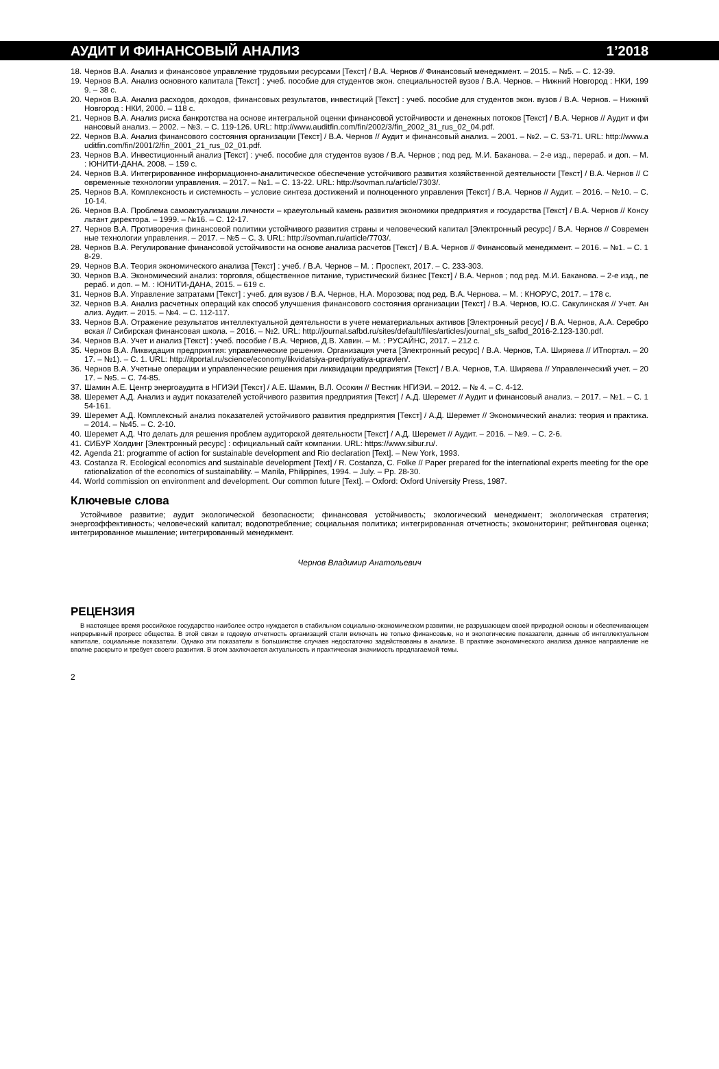АУДИТ И ФИНАНСОВЫЙ АНАЛИЗ 1’2018
18. Чернов В.А. Анализ и финансовое управление трудовыми ресурсами [Текст] / В.А. Чернов // Финансовый менеджмент. – 2015. – №5. – С. 12-39.
19. Чернов В.А. Анализ основного капитала [Текст] : учеб. пособие для студентов экон. специальностей вузов / В.А. Чернов. – Нижний Новгород : НКИ, 1999. – 38 с.
20. Чернов В.А. Анализ расходов, доходов, финансовых результатов, инвестиций [Текст] : учеб. пособие для студентов экон. вузов / В.А. Чернов. – Нижний Новгород : НКИ, 2000. – 118 с.
21. Чернов В.А. Анализ риска банкротства на основе интегральной оценки финансовой устойчивости и денежных потоков [Текст] / В.А. Чернов // Аудит и финансовый анализ. – 2002. – №3. – С. 119-126. URL: http://www.auditfin.com/fin/2002/3/fin_2002_31_rus_02_04.pdf.
22. Чернов В.А. Анализ финансового состояния организации [Текст] / В.А. Чернов // Аудит и финансовый анализ. – 2001. – №2. – С. 53-71. URL: http://www.auditfin.com/fin/2001/2/fin_2001_21_rus_02_01.pdf.
23. Чернов В.А. Инвестиционный анализ [Текст] : учеб. пособие для студентов вузов / В.А. Чернов ; под ред. М.И. Баканова. – 2-е изд., перераб. и доп. – М. : ЮНИТИ-ДАНА. 2008. – 159 с.
24. Чернов В.А. Интегрированное информационно-аналитическое обеспечение устойчивого развития хозяйственной деятельности [Текст] / В.А. Чернов // Современные технологии управления. – 2017. – №1. – С. 13-22. URL: http://sovman.ru/article/7303/.
25. Чернов В.А. Комплексность и системность – условие синтеза достижений и полноценного управления [Текст] / В.А. Чернов // Аудит. – 2016. – №10. – С. 10-14.
26. Чернов В.А. Проблема самоактуализации личности – краеугольный камень развития экономики предприятия и государства [Текст] / В.А. Чернов // Консультант директора. – 1999. – №16. – С. 12-17.
27. Чернов В.А. Противоречия финансовой политики устойчивого развития страны и человеческий капитал [Электронный ресурс] / В.А. Чернов // Современные технологии управления. – 2017. – №5 – С. 3. URL: http://sovman.ru/article/7703/.
28. Чернов В.А. Регулирование финансовой устойчивости на основе анализа расчетов [Текст] / В.А. Чернов // Финансовый менеджмент. – 2016. – №1. – С. 18-29.
29. Чернов В.А. Теория экономического анализа [Текст] : учеб. / В.А. Чернов – М. : Проспект, 2017. – С. 233-303.
30. Чернов В.А. Экономический анализ: торговля, общественное питание, туристический бизнес [Текст] / В.А. Чернов ; под ред. М.И. Баканова. – 2-е изд., перераб. и доп. – М. : ЮНИТИ-ДАНА, 2015. – 619 с.
31. Чернов В.А. Управление затратами [Текст] : учеб. для вузов / В.А. Чернов, Н.А. Морозова; под ред. В.А. Чернова. – М. : КНОРУС, 2017. – 178 с.
32. Чернов В.А. Анализ расчетных операций как способ улучшения финансового состояния организации [Текст] / В.А. Чернов, Ю.С. Сакулинская // Учет. Анализ. Аудит. – 2015. – №4. – С. 112-117.
33. Чернов В.А. Отражение результатов интеллектуальной деятельности в учете нематериальных активов [Электронный ресус] / В.А. Чернов, А.А. Серебровская // Сибирская финансовая школа. – 2016. – №2. URL: http://journal.safbd.ru/sites/default/files/articles/journal_sfs_safbd_2016-2.123-130.pdf.
34. Чернов В.А. Учет и анализ [Текст] : учеб. пособие / В.А. Чернов, Д.В. Хавин. – М. : РУСАЙНС, 2017. – 212 с.
35. Чернов В.А. Ликвидация предприятия: управленческие решения. Организация учета [Электронный ресурс] / В.А. Чернов, Т.А. Ширяева // ИТпортал. – 2017. – №1). – С. 1. URL: http://itportal.ru/science/economy/likvidatsiya-predpriyatiya-upravlen/.
36. Чернов В.А. Учетные операции и управленческие решения при ликвидации предприятия [Текст] / В.А. Чернов, Т.А. Ширяева // Управленческий учет. – 2017. – №5. – С. 74-85.
37. Шамин А.Е. Центр энергоаудита в НГИЭИ [Текст] / А.Е. Шамин, В.Л. Осокин // Вестник НГИЭИ. – 2012. – № 4. – С. 4-12.
38. Шеремет А.Д. Анализ и аудит показателей устойчивого развития предприятия [Текст] / А.Д. Шеремет // Аудит и финансовый анализ. – 2017. – №1. – С. 154-161.
39. Шеремет А.Д. Комплексный анализ показателей устойчивого развития предприятия [Текст] / А.Д. Шеремет // Экономический анализ: теория и практика. – 2014. – №45. – С. 2-10.
40. Шеремет А.Д. Что делать для решения проблем аудиторской деятельности [Текст] / А.Д. Шеремет // Аудит. – 2016. – №9. – С. 2-6.
41. СИБУР Холдинг [Электронный ресурс] : официальный сайт компании. URL: https://www.sibur.ru/.
42. Agenda 21: programme of action for sustainable development and Rio declaration [Text]. – New York, 1993.
43. Costanza R. Ecological economics and sustainable development [Text] / R. Costanza, C. Folke // Paper prepared for the international experts meeting for the operationalization of the economics of sustainability. – Manila, Philippines, 1994. – July. – Pp. 28-30.
44. World commission on environment and development. Our common future [Text]. – Oxford: Oxford University Press, 1987.
Ключевые слова
Устойчивое развитие; аудит экологической безопасности; финансовая устойчивость; экологический менеджмент; экологическая стратегия; энергоэффективность; человеческий капитал; водопотребление; социальная политика; интегрированная отчетность; экомониторинг; рейтинговая оценка; интегрированное мышление; интегрированный менеджмент.
Чернов Владимир Анатольевич
РЕЦЕНЗИЯ
В настоящее время российское государство наиболее остро нуждается в стабильном социально-экономическом развитии, не разрушающем своей природной основы и обеспечивающем непрерывный прогресс общества. В этой связи в годовую отчетность организаций стали включать не только финансовые, но и экологические показатели, данные об интеллектуальном капитале, социальные показатели. Однако эти показатели в большинстве случаев недостаточно задействованы в анализе. В практике экономического анализа данное направление не вполне раскрыто и требует своего развития. В этом заключается актуальность и практическая значимость предлагаемой темы.
2